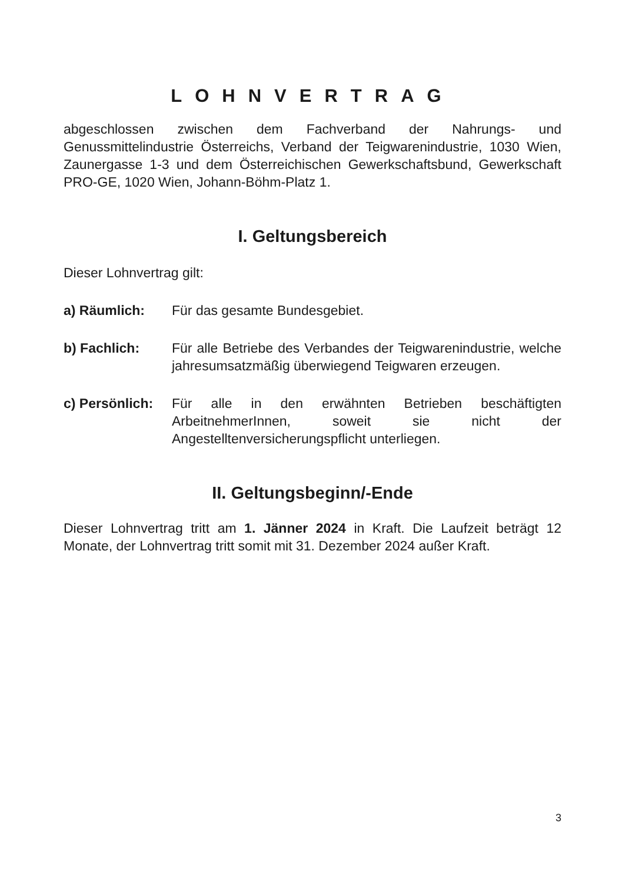LOHNVERTRAG
abgeschlossen zwischen dem Fachverband der Nahrungs- und Genussmittelindustrie Österreichs, Verband der Teigwarenindustrie, 1030 Wien, Zaunergasse 1-3 und dem Österreichischen Gewerkschaftsbund, Gewerkschaft PRO-GE, 1020 Wien, Johann-Böhm-Platz 1.
I. Geltungsbereich
Dieser Lohnvertrag gilt:
a) Räumlich: Für das gesamte Bundesgebiet.
b) Fachlich: Für alle Betriebe des Verbandes der Teigwarenindustrie, welche jahresumsatzmäßig überwiegend Teigwaren erzeugen.
c) Persönlich:
Für alle in den erwähnten Betrieben beschäftigten ArbeitnehmerInnen, soweit sie nicht der Angestelltenversicherungspflicht unterliegen.
II. Geltungsbeginn/-Ende
Dieser Lohnvertrag tritt am 1. Jänner 2024 in Kraft. Die Laufzeit beträgt 12 Monate, der Lohnvertrag tritt somit mit 31. Dezember 2024 außer Kraft.
3